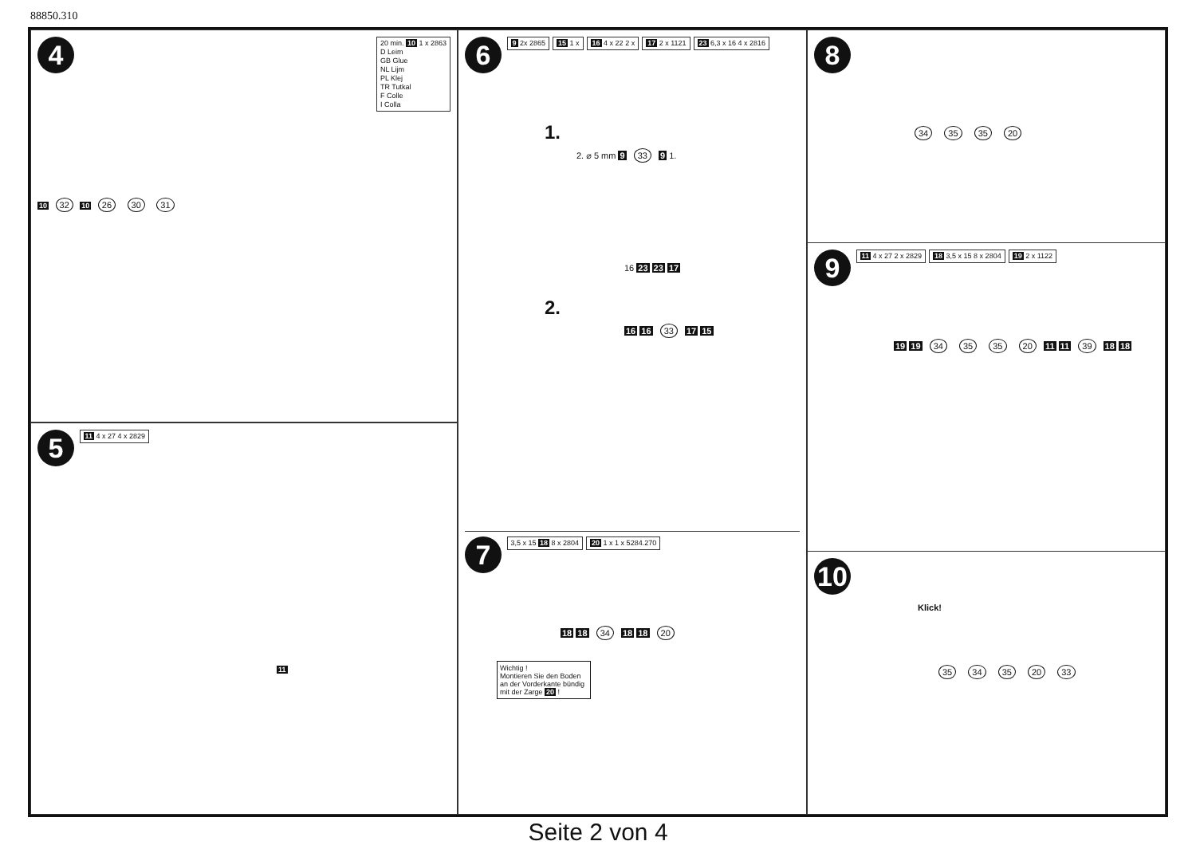88850.310
4 20 min. 10 1 x 2863
D Leim
GB Glue
NL Lijm
PL Klej
TR Tutkal
F Colle
I Colla
10 32 10 26 30 31
6 9 2x 2865 15 1 x 16 4 x 22 2 x 17 2 x 1121 23 6,3 x 16 4 x 2816
1.
2. ⌀ 5 mm 9 33 9 1.
16 23 23 17
2.
16 16 33 17 15
7 3,5 x 15 18 8 x 2804 20 1 x 1 x 5284.270
18 18 34 18 18 20
Wichtig !
Montieren Sie den Boden an der Vorderkante bündig mit der Zarge 20 !
8
34 35 35 20
9 11 4 x 27 2 x 2829 18 3,5 x 15 8 x 2804 19 2 x 1122
19 19 34 35 35 20 11 11 39 18 18
10
Klick!
35 34 35 20 33
5 11 4 x 27 4 x 2829
11
Seite 2 von 4